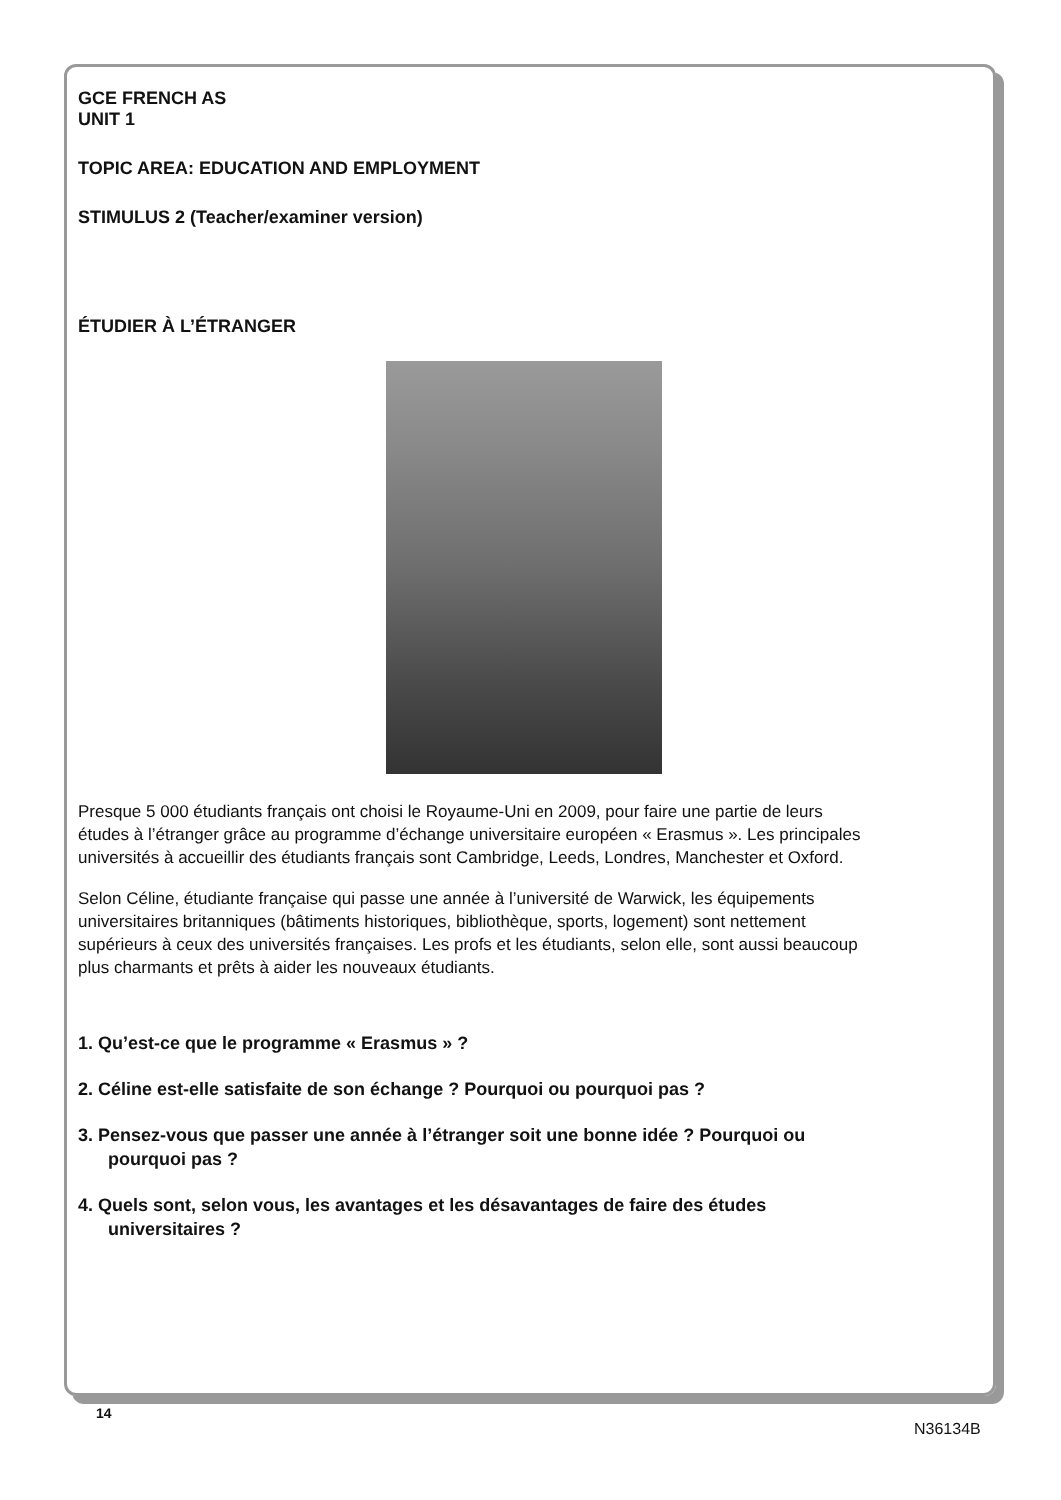GCE FRENCH AS
UNIT 1
TOPIC AREA: EDUCATION AND EMPLOYMENT
STIMULUS 2 (Teacher/examiner version)
ÉTUDIER À L’ÉTRANGER
Presque 5 000 étudiants français ont choisi le Royaume-Uni en 2009, pour faire une partie de leurs études à l’étranger grâce au programme d’échange universitaire européen « Erasmus ». Les principales universités à accueillir des étudiants français sont Cambridge, Leeds, Londres, Manchester et Oxford.
Selon Céline, étudiante française qui passe une année à l’université de Warwick, les équipements universitaires britanniques (bâtiments historiques, bibliothèque, sports, logement) sont nettement supérieurs à ceux des universités françaises. Les profs et les étudiants, selon elle, sont aussi beaucoup plus charmants et prêts à aider les nouveaux étudiants.
1. Qu’est-ce que le programme « Erasmus » ?
2. Céline est-elle satisfaite de son échange ? Pourquoi ou pourquoi pas ?
3. Pensez-vous que passer une année à l’étranger soit une bonne idée ? Pourquoi ou pourquoi pas ?
4. Quels sont, selon vous, les avantages et les désavantages de faire des études universitaires ?
14
N36134B